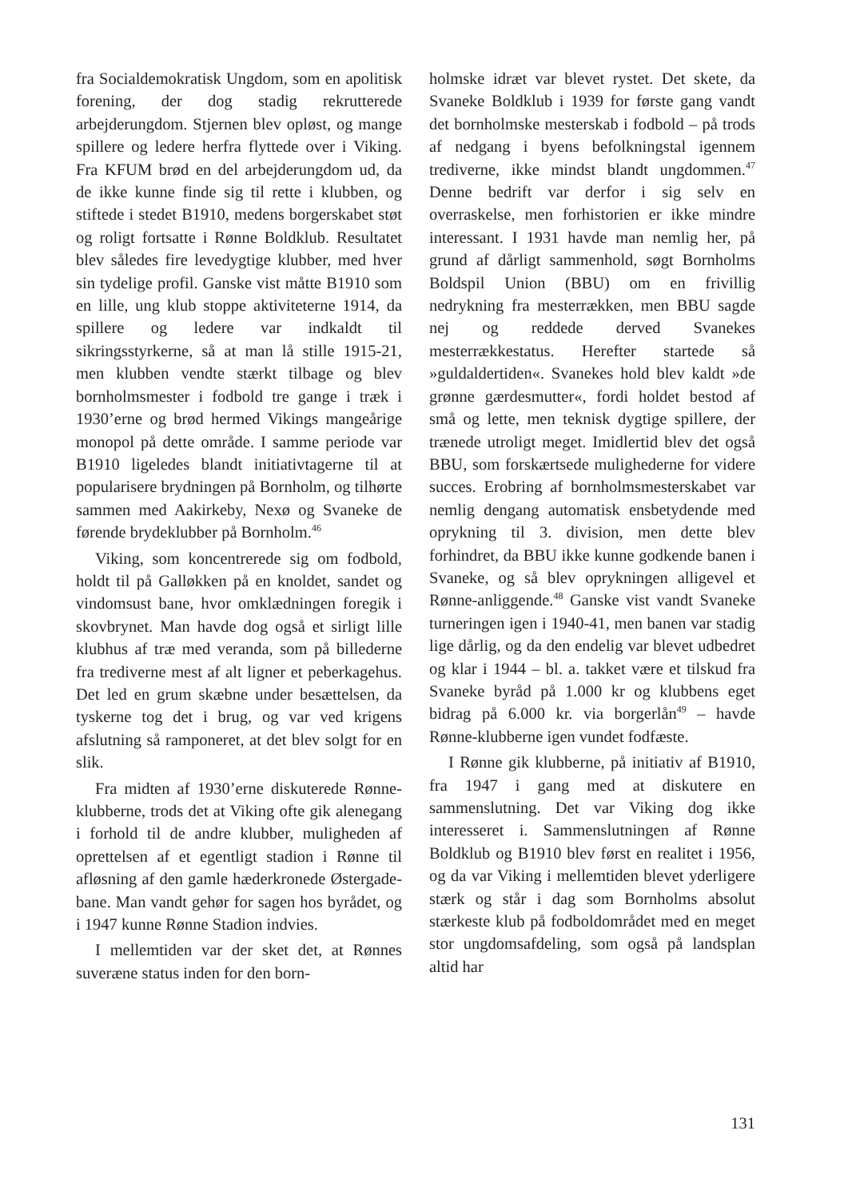fra Socialdemokratisk Ungdom, som en apolitisk forening, der dog stadig rekrutterede arbejderungdom. Stjernen blev opløst, og mange spillere og ledere herfra flyttede over i Viking. Fra KFUM brød en del arbejderungdom ud, da de ikke kunne finde sig til rette i klubben, og stiftede i stedet B1910, medens borgerskabet støt og roligt fortsatte i Rønne Boldklub. Resultatet blev således fire levedygtige klubber, med hver sin tydelige profil. Ganske vist måtte B1910 som en lille, ung klub stoppe aktiviteterne 1914, da spillere og ledere var indkaldt til sikringsstyrkerne, så at man lå stille 1915-21, men klubben vendte stærkt tilbage og blev bornholmsmester i fodbold tre gange i træk i 1930’erne og brød hermed Vikings mangeårige monopol på dette område. I samme periode var B1910 ligeledes blandt initiativtagerne til at popularisere brydningen på Bornholm, og tilhørte sammen med Aakirkeby, Nexø og Svaneke de førende brydeklubber på Bornholm.<sup>46</sup>
Viking, som koncentrerede sig om fodbold, holdt til på Galløkken på en knoldet, sandet og vindomsust bane, hvor omklædningen foregik i skovbrynet. Man havde dog også et sirligt lille klubhus af træ med veranda, som på billederne fra trediverne mest af alt ligner et peberkagehus. Det led en grum skæbne under besættelsen, da tyskerne tog det i brug, og var ved krigens afslutning så ramponeret, at det blev solgt for en slik.
Fra midten af 1930’erne diskuterede Rønne-klubberne, trods det at Viking ofte gik alenegang i forhold til de andre klubber, muligheden af oprettelsen af et egentligt stadion i Rønne til afløsning af den gamle hæderkronede Østergade-bane. Man vandt gehør for sagen hos byrådet, og i 1947 kunne Rønne Stadion indvies.
I mellemtiden var der sket det, at Rønnes suveræne status inden for den born-
holmske idræt var blevet rystet. Det skete, da Svaneke Boldklub i 1939 for første gang vandt det bornholmske mesterskab i fodbold – på trods af nedgang i byens befolkningstal igennem trediverne, ikke mindst blandt ungdommen.<sup>47</sup> Denne bedrift var derfor i sig selv en overraskelse, men forhistorien er ikke mindre interessant. I 1931 havde man nemlig her, på grund af dårligt sammenhold, søgt Bornholms Boldspil Union (BBU) om en frivillig nedrykning fra mesterrækken, men BBU sagde nej og reddede derved Svanekes mesterrækkestatus. Herefter startede så »guldaldertiden«. Svanekes hold blev kaldt »de grønne gærdesmutter«, fordi holdet bestod af små og lette, men teknisk dygtige spillere, der trænede utroligt meget. Imidlertid blev det også BBU, som forskærtsede mulighederne for videre succes. Erobring af bornholmsmesterskabet var nemlig dengang automatisk ensbetydende med oprykning til 3. division, men dette blev forhindret, da BBU ikke kunne godkende banen i Svaneke, og så blev oprykningen alligevel et Rønne-anliggende.<sup>48</sup> Ganske vist vandt Svaneke turneringen igen i 1940-41, men banen var stadig lige dårlig, og da den endelig var blevet udbedret og klar i 1944 – bl. a. takket være et tilskud fra Svaneke byråd på 1.000 kr og klubbens eget bidrag på 6.000 kr. via borgerlån<sup>49</sup> – havde Rønne-klubberne igen vundet fodfæste.
I Rønne gik klubberne, på initiativ af B1910, fra 1947 i gang med at diskutere en sammenslutning. Det var Viking dog ikke interesseret i. Sammenslutningen af Rønne Boldklub og B1910 blev først en realitet i 1956, og da var Viking i mellemtiden blevet yderligere stærk og står i dag som Bornholms absolut stærkeste klub på fodboldområdet med en meget stor ungdomsafdeling, som også på landsplan altid har
131